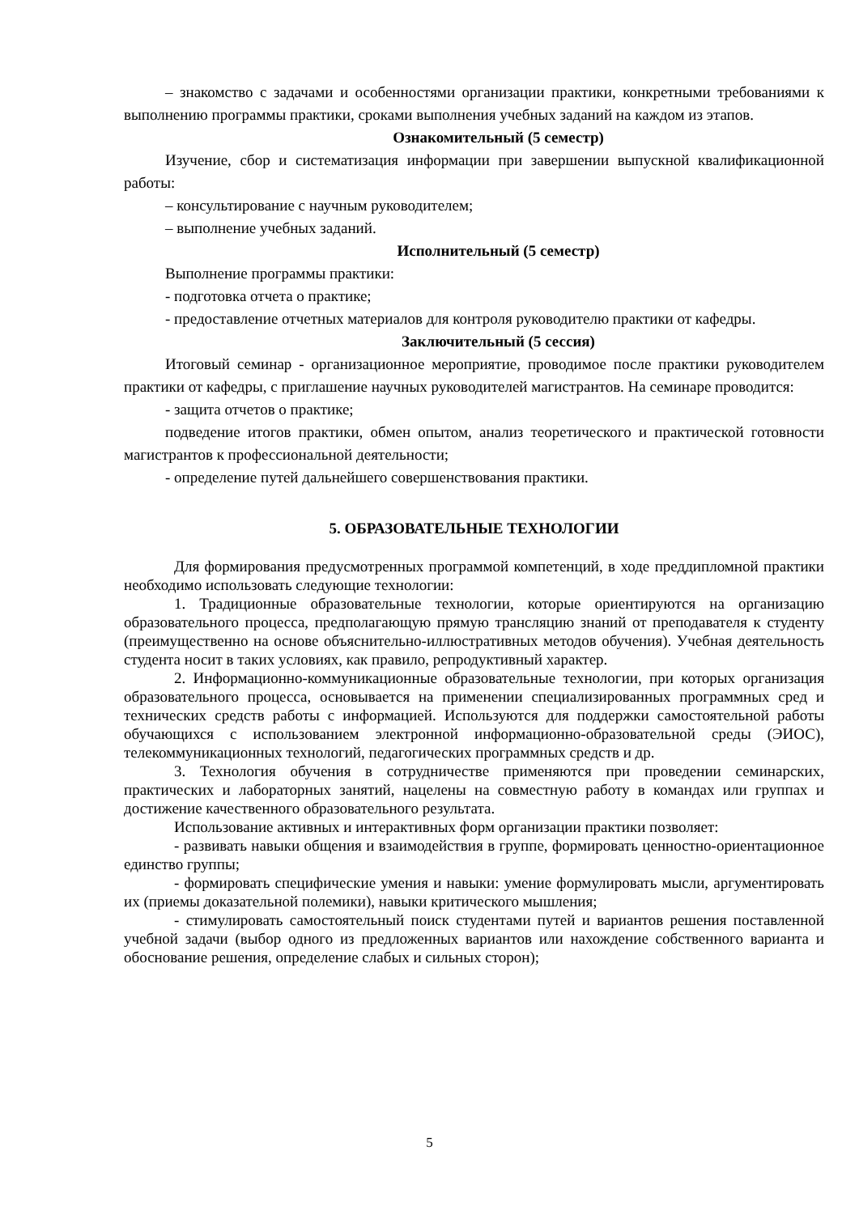– знакомство с задачами и особенностями организации практики, конкретными требованиями к выполнению программы практики, сроками выполнения учебных заданий на каждом из этапов.
Ознакомительный (5 семестр)
Изучение, сбор и систематизация информации при завершении выпускной квалификационной работы:
– консультирование с научным руководителем;
– выполнение учебных заданий.
Исполнительный (5 семестр)
Выполнение программы практики:
- подготовка отчета о практике;
- предоставление отчетных материалов для контроля руководителю практики от кафедры.
Заключительный (5 сессия)
Итоговый семинар - организационное мероприятие, проводимое после практики руководителем практики от кафедры, с приглашение научных руководителей магистрантов. На семинаре проводится:
- защита отчетов о практике;
подведение итогов практики, обмен опытом, анализ теоретического и практической готовности магистрантов к профессиональной деятельности;
- определение путей дальнейшего совершенствования практики.
5. ОБРАЗОВАТЕЛЬНЫЕ ТЕХНОЛОГИИ
Для формирования предусмотренных программой компетенций, в ходе преддипломной практики необходимо использовать следующие технологии:
1. Традиционные образовательные технологии, которые ориентируются на организацию образовательного процесса, предполагающую прямую трансляцию знаний от преподавателя к студенту (преимущественно на основе объяснительно-иллюстративных методов обучения). Учебная деятельность студента носит в таких условиях, как правило, репродуктивный характер.
2. Информационно-коммуникационные образовательные технологии, при которых организация образовательного процесса, основывается на применении специализированных программных сред и технических средств работы с информацией. Используются для поддержки самостоятельной работы обучающихся с использованием электронной информационно-образовательной среды (ЭИОС), телекоммуникационных технологий, педагогических программных средств и др.
3. Технология обучения в сотрудничестве применяются при проведении семинарских, практических и лабораторных занятий, нацелены на совместную работу в командах или группах и достижение качественного образовательного результата.
Использование активных и интерактивных форм организации практики позволяет:
- развивать навыки общения и взаимодействия в группе, формировать ценностно-ориентационное единство группы;
- формировать специфические умения и навыки: умение формулировать мысли, аргументировать их (приемы доказательной полемики), навыки критического мышления;
- стимулировать самостоятельный поиск студентами путей и вариантов решения поставленной учебной задачи (выбор одного из предложенных вариантов или нахождение собственного варианта и обоснование решения, определение слабых и сильных сторон);
5